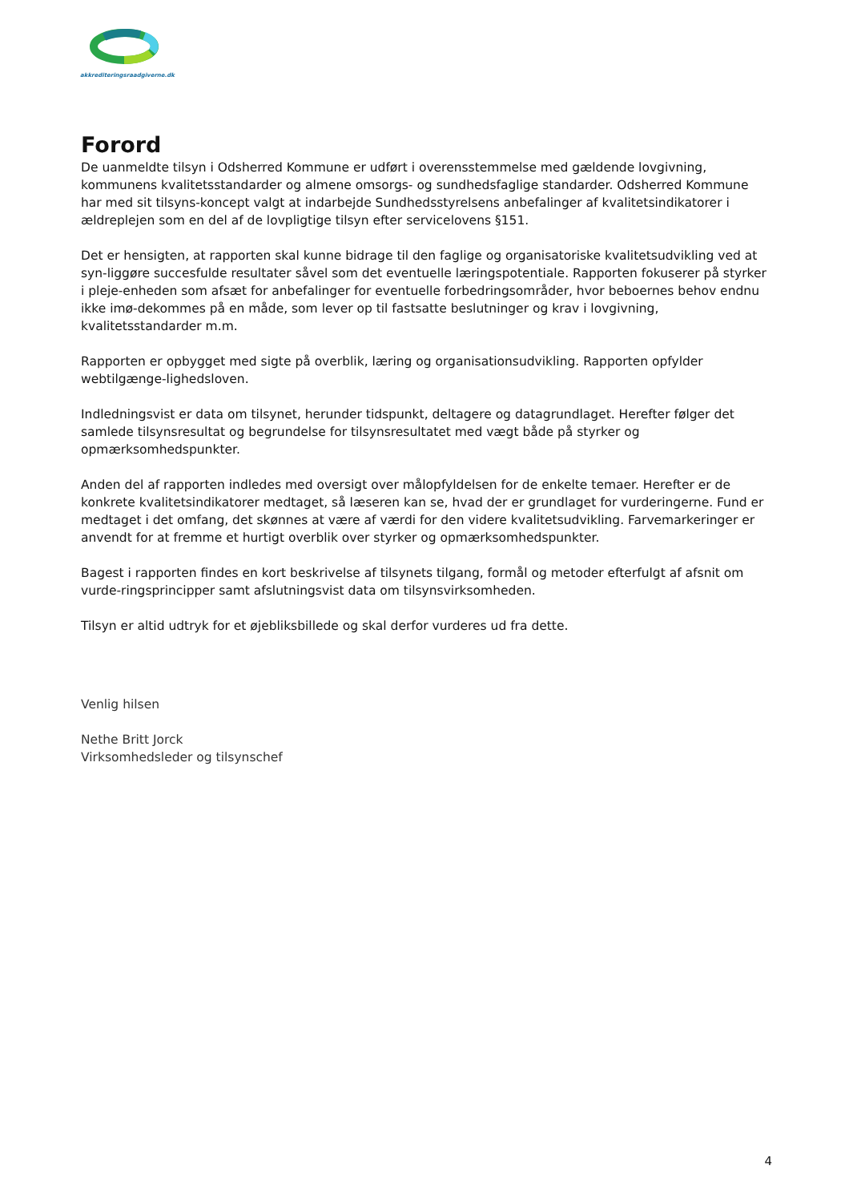akkrediteringsraadgiverne.dk
Forord
De uanmeldte tilsyn i Odsherred Kommune er udført i overensstemmelse med gældende lovgivning, kommunens kvalitetsstandarder og almene omsorgs- og sundhedsfaglige standarder. Odsherred Kommune har med sit tilsyns-koncept valgt at indarbejde Sundhedsstyrelsens anbefalinger af kvalitetsindikatorer i ældreplejen som en del af de lovpligtige tilsyn efter servicelovens §151.
Det er hensigten, at rapporten skal kunne bidrage til den faglige og organisatoriske kvalitetsudvikling ved at syn-liggøre succesfulde resultater såvel som det eventuelle læringspotentiale. Rapporten fokuserer på styrker i pleje-enheden som afsæt for anbefalinger for eventuelle forbedringsområder, hvor beboernes behov endnu ikke imø-dekommes på en måde, som lever op til fastsatte beslutninger og krav i lovgivning, kvalitetsstandarder m.m.
Rapporten er opbygget med sigte på overblik, læring og organisationsudvikling. Rapporten opfylder webtilgænge-lighedsloven.
Indledningsvist er data om tilsynet, herunder tidspunkt, deltagere og datagrundlaget. Herefter følger det samlede tilsynsresultat og begrundelse for tilsynsresultatet med vægt både på styrker og opmærksomhedspunkter.
Anden del af rapporten indledes med oversigt over målopfyldelsen for de enkelte temaer. Herefter er de konkrete kvalitetsindikatorer medtaget, så læseren kan se, hvad der er grundlaget for vurderingerne. Fund er medtaget i det omfang, det skønnes at være af værdi for den videre kvalitetsudvikling. Farvemarkeringer er anvendt for at fremme et hurtigt overblik over styrker og opmærksomhedspunkter.
Bagest i rapporten findes en kort beskrivelse af tilsynets tilgang, formål og metoder efterfulgt af afsnit om vurde-ringsprincipper samt afslutningsvist data om tilsynsvirksomheden.
Tilsyn er altid udtryk for et øjebliksbillede og skal derfor vurderes ud fra dette.
Venlig hilsen
Nethe Britt Jorck
Virksomhedsleder og tilsynschef
4